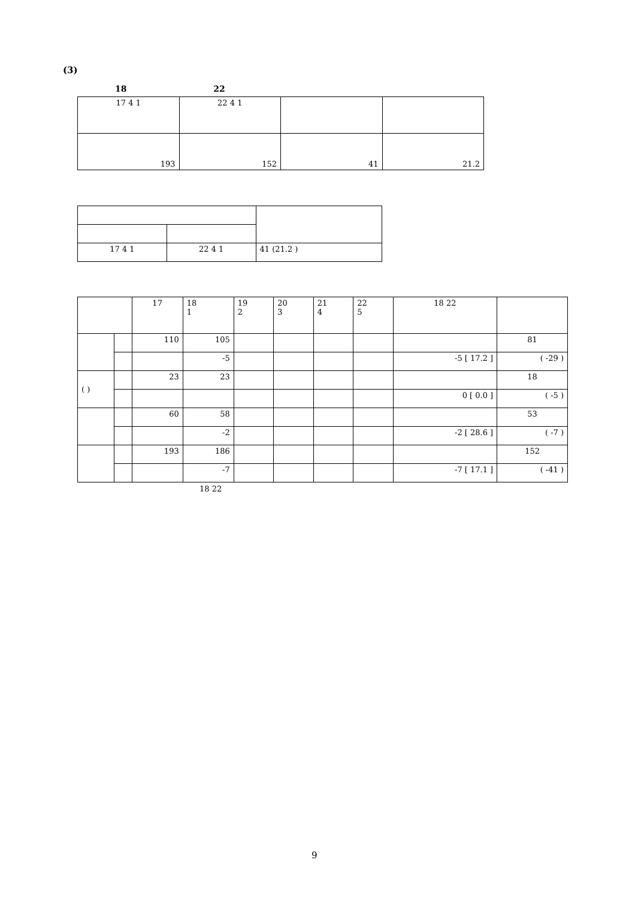(3)
18 22
| 17 4 1 | 22 4 1 | | |
| 193 | 152 | 41 | 21.2 |
| 17 4 1 | 22 4 1 | 41 (21.2 ) |
| | | 17 | 18 1 | 19 2 | 20 3 | 21 4 | 22 5 | 18 22 | |
| | | 110 | 105 | | | | | | 81 |
| | | | -5 | | | | | -5 [ 17.2 ] | ( -29 ) |
| ( ) | | 23 | 23 | | | | | | 18 |
| | | | | | | | | 0 [ 0.0 ] | ( -5 ) |
| | | 60 | 58 | | | | | | 53 |
| | | | -2 | | | | | -2 [ 28.6 ] | ( -7 ) |
| | | 193 | 186 | | | | | | 152 |
| | | | -7 | | | | | -7 [ 17.1 ] | ( -41 ) |
18 22
9